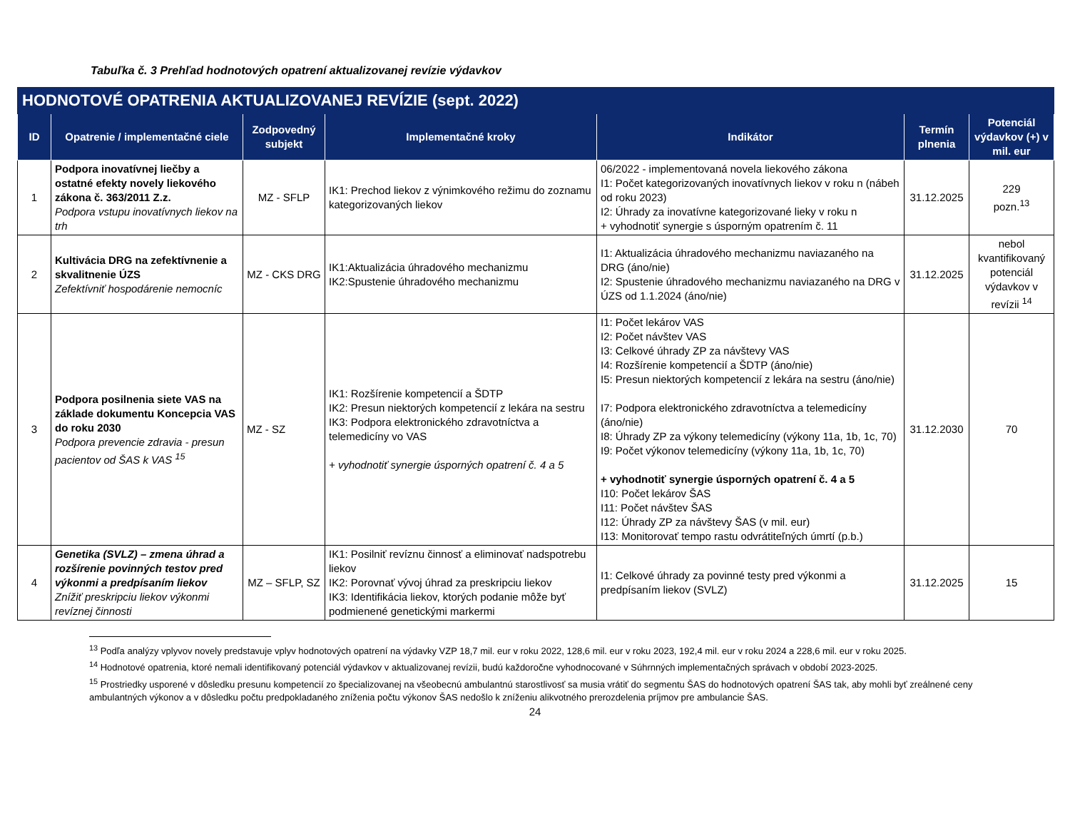Tabuľka č. 3 Prehľad hodnotových opatrení aktualizovanej revízie výdavkov
| HODNOTOVÉ OPATRENIA AKTUALIZOVANEJ REVÍZIE (sept. 2022) | | | | | | |
| --- | --- | --- | --- | --- | --- | --- |
| ID | Opatrenie / implementačné ciele | Zodpovedný subjekt | Implementačné kroky | Indikátor | Termín plnenia | Potenciál výdavkov (+) v mil. eur |
| 1 | Podpora inovatívnej liečby a ostatné efekty novely liekového zákona č. 363/2011 Z.z. Podpora vstupu inovatívnych liekov na trh | MZ - SFLP | IK1: Prechod liekov z výnimkového režimu do zoznamu kategorizovaných liekov | 06/2022 - implementovaná novela liekového zákona I1: Počet kategorizovaných inovatívnych liekov v roku n (nábeh od roku 2023) I2: Úhrady za inovatívne kategorizované lieky v roku n + vyhodnotiť synergie s úsporným opatrením č. 11 | 31.12.2025 | 229 pozn.<sup>13</sup> |
| 2 | Kultivácia DRG na zefektívnenie a skvalitnenie ÚZS Zefektívniť hospodárenie nemocníc | MZ - CKS DRG | IK1:Aktualizácia úhradového mechanizmu IK2:Spustenie úhradového mechanizmu | I1: Aktualizácia úhradového mechanizmu naviazaného na DRG (áno/nie) I2: Spustenie úhradového mechanizmu naviazaného na DRG v ÚZS od 1.1.2024 (áno/nie) | 31.12.2025 | nebol kvantifikovaný potenciál výdavkov v revízii <sup>14</sup> |
| 3 | Podpora posilnenia siete VAS na základe dokumentu Koncepcia VAS do roku 2030 Podpora prevencie zdravia - presun pacientov od ŠAS k VAS <sup>15</sup> | MZ - SZ | IK1: Rozšírenie kompetencií a ŠDTP IK2: Presun niektorých kompetencií z lekára na sestru IK3: Podpora elektronického zdravotníctva a telemedicíny vo VAS + vyhodnotiť synergie úsporných opatrení č. 4 a 5 | I1: Počet lekárov VAS I2: Počet návštev VAS I3: Celkové úhrady ZP za návštevy VAS I4: Rozšírenie kompetencií a ŠDTP (áno/nie) I5: Presun niektorých kompetencií z lekára na sestru (áno/nie) I7: Podpora elektronického zdravotníctva a telemedicíny (áno/nie) I8: Úhrady ZP za výkony telemedicíny (výkony 11a, 1b, 1c, 70) I9: Počet výkonov telemedicíny (výkony 11a, 1b, 1c, 70) + vyhodnotiť synergie úsporných opatrení č. 4 a 5 I10: Počet lekárov ŠAS I11: Počet návštev ŠAS I12: Úhrady ZP za návštevy ŠAS (v mil. eur) I13: Monitorovať tempo rastu odvrátiteľných úmrtí (p.b.) | 31.12.2030 | 70 |
| 4 | Genetika (SVLZ) – zmena úhrad a rozšírenie povinných testov pred výkonmi a predpísaním liekov Znížiť preskripciu liekov výkonmi revíznej činnosti | MZ – SFLP, SZ | IK1: Posilniť revíznu činnosť a eliminovať nadspotrebu liekov IK2: Porovnať vývoj úhrad za preskripciu liekov IK3: Identifikácia liekov, ktorých podanie môže byť podmienené genetickými markermi | I1: Celkové úhrady za povinné testy pred výkonmi a predpísaním liekov (SVLZ) | 31.12.2025 | 15 |
<sup>13</sup> Podľa analýzy vplyvov novely predstavuje vplyv hodnotových opatrení na výdavky VZP 18,7 mil. eur v roku 2022, 128,6 mil. eur v roku 2023, 192,4 mil. eur v roku 2024 a 228,6 mil. eur v roku 2025.
<sup>14</sup> Hodnotové opatrenia, ktoré nemali identifikovaný potenciál výdavkov v aktualizovanej revízii, budú každoročne vyhodnocované v Súhrnných implementačných správach v období 2023-2025.
<sup>15</sup> Prostriedky usporené v dôsledku presunu kompetencií zo špecializovanej na všeobecnú ambulantnú starostlivosť sa musia vrátiť do segmentu ŠAS do hodnotových opatrení ŠAS tak, aby mohli byť zreálnené ceny ambulantných výkonov a v dôsledku počtu predpokladaného zníženia počtu výkonov ŠAS nedošlo k zníženiu alikvotného prerozdelenia príjmov pre ambulancie ŠAS.
24